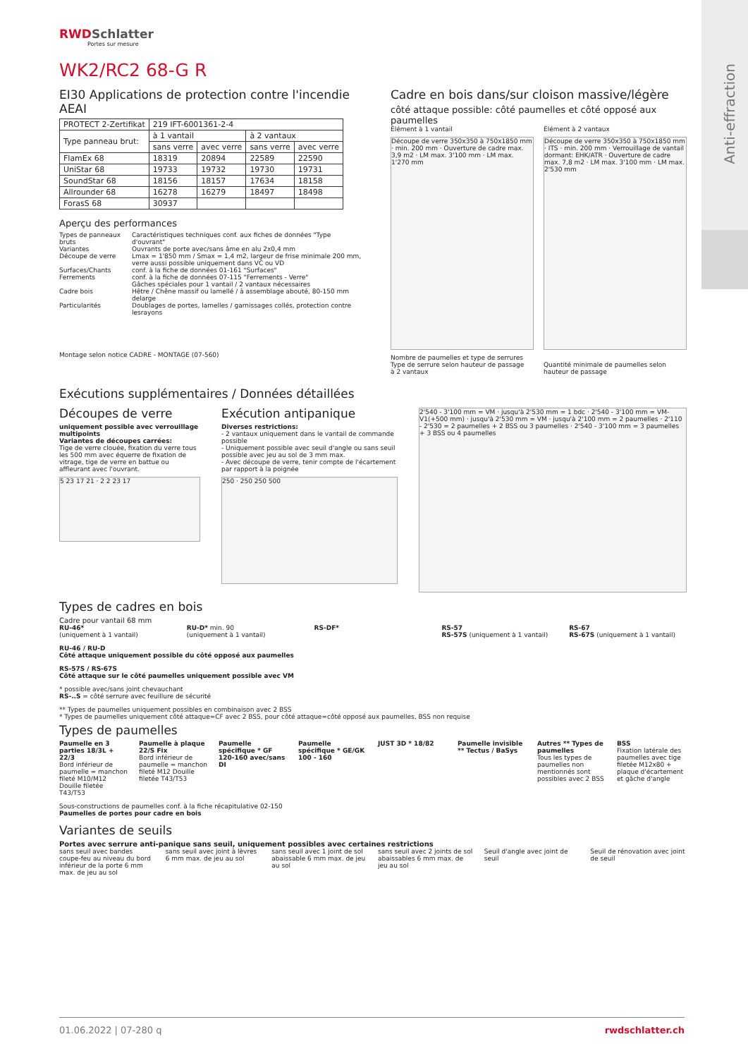Anti-effraction
RWDSchlatter
Portes sur mesure
WK2/RC2 68-G R
EI30 Applications de protection contre l'incendie AEAI
| PROTECT 2-Zertifikat | 219 IFT-6001361-2-4 | | | |
| Type panneau brut: | à 1 vantail | | à 2 vantaux | |
| | sans verre | avec verre | sans verre | avec verre |
| FlamEx 68 | 18319 | 20894 | 22589 | 22590 |
| UniStar 68 | 19733 | 19732 | 19730 | 19731 |
| SoundStar 68 | 18156 | 18157 | 17634 | 18158 |
| Allrounder 68 | 16278 | 16279 | 18497 | 18498 |
| ForasS 68 | 30937 | | | |
Aperçu des performances
| Types de panneaux bruts | Caractéristiques techniques conf. aux fiches de données "Type d'ouvrant" |
| Variantes | Ouvrants de porte avec/sans âme en alu 2x0,4 mm |
| Découpe de verre | Lmax = 1'850 mm / Smax = 1,4 m2, largeur de frise minimale 200 mm, verre aussi possible uniquement dans VC ou VD |
| Surfaces/Chants | conf. à la fiche de données 01-161 "Surfaces" |
| Ferrements | conf. à la fiche de données 07-115 "Ferrements - Verre" Gâches spéciales pour 1 vantail / 2 vantaux nécessaires |
| Cadre bois | Hêtre / Chêne massif ou lamellé / à assemblage abouté, 80-150 mm delarge |
| Particularités | Doublages de portes, lamelles / garnissages collés, protection contre lesrayons |
Montage selon notice CADRE - MONTAGE (07-560)
Cadre en bois dans/sur cloison massive/légère
côté attaque possible: côté paumelles et côté opposé aux paumelles
Élément à 1 vantail Élément à 2 vantaux
Découpe de verre 350x350 à 750x1850 mm · min. 200 mm · Ouverture de cadre max. 3,9 m2 · LM max. 3'100 mm · LM max. 1'270 mm
Découpe de verre 350x350 à 750x1850 mm · ITS · min. 200 mm · Verrouillage de vantail dormant: EHK/ATR · Ouverture de cadre max. 7,8 m2 · LM max. 3'100 mm · LM max. 2'530 mm
Nombre de paumelles et type de serrures
Type de serrure selon hauteur de passage
à 2 vantaux
Quantité minimale de paumelles selon hauteur de passage
Exécutions supplémentaires / Données détaillées
Découpes de verre
uniquement possible avec verrouillage multipoints
Variantes de découpes carrées:
Tige de verre clouée, fixation du verre tous les 500 mm avec équerre de fixation de vitrage, tige de verre en battue ou affleurant avec l'ouvrant.
5 23 17 21 · 2 2 23 17
Exécution antipanique
Diverses restrictions:
- 2 vantaux uniquement dans le vantail de commande possible
- Uniquement possible avec seuil d'angle ou sans seuil possible avec jeu au sol de 3 mm max.
- Avec découpe de verre, tenir compte de l'écartement par rapport à la poignée
250 · 250 250 500
2'540 - 3'100 mm = VM · jusqu'à 2'530 mm = 1 bdc · 2'540 - 3'100 mm = VM-V1(+500 mm) · jusqu'à 2'530 mm = VM · jusqu'à 2'100 mm = 2 paumelles · 2'110 - 2'530 = 2 paumelles + 2 BSS ou 3 paumelles · 2'540 - 3'100 mm = 3 paumelles + 3 BSS ou 4 paumelles
Types de cadres en bois
Cadre pour vantail 68 mm
RU-46*
(uniquement à 1 vantail)
RU-D* min. 90
(uniquement à 1 vantail)
RS-DF* RS-57
RS-57S (uniquement à 1 vantail)
RS-67
RS-67S (uniquement à 1 vantail)
RU-46 / RU-D
Côté attaque uniquement possible du côté opposé aux paumelles
RS-57S / RS-67S
Côté attaque sur le côté paumelles uniquement possible avec VM
* possible avec/sans joint chevauchant
RS-..S = côté serrure avec feuillure de sécurité
** Types de paumelles uniquement possibles en combinaison avec 2 BSS
* Types de paumelles uniquement côté attaque=CF avec 2 BSS, pour côté attaque=côté opposé aux paumelles, BSS non requise
Types de paumelles
Paumelle en 3 parties 18/3L + 22/3
Bord inférieur de paumelle = manchon fileté M10/M12 Douille filetée T43/T53
Paumelle à plaque 22/S Fix
Bord inférieur de paumelle = manchon fileté M12 Douille filetée T43/T53
Paumelle spécifique * GF 120-160 avec/sans DI
Paumelle spécifique * GE/GK 100 - 160
JUST 3D * 18/82 Paumelle invisible ** Tectus / BaSys
Autres ** Types de paumelles
Tous les types de paumelles non mentionnés sont possibles avec 2 BSS
BSS
Fixation latérale des paumelles avec tige filetée M12x80 + plaque d'écartement et gâche d'angle
Sous-constructions de paumelles conf. à la fiche récapitulative 02-150
Paumelles de portes pour cadre en bois
Variantes de seuils
Portes avec serrure anti-panique sans seuil, uniquement possibles avec certaines restrictions
sans seuil avec bandes coupe-feu au niveau du bord inférieur de la porte 6 mm max. de jeu au sol
sans seuil avec joint à lèvres 6 mm max. de jeu au sol
sans seuil avec 1 joint de sol abaissable 6 mm max. de jeu au sol
sans seuil avec 2 joints de sol abaissables 6 mm max. de jeu au sol
Seuil d'angle avec joint de seuil
Seuil de rénovation avec joint de seuil
01.06.2022 | 07-280 q rwdschlatter.ch